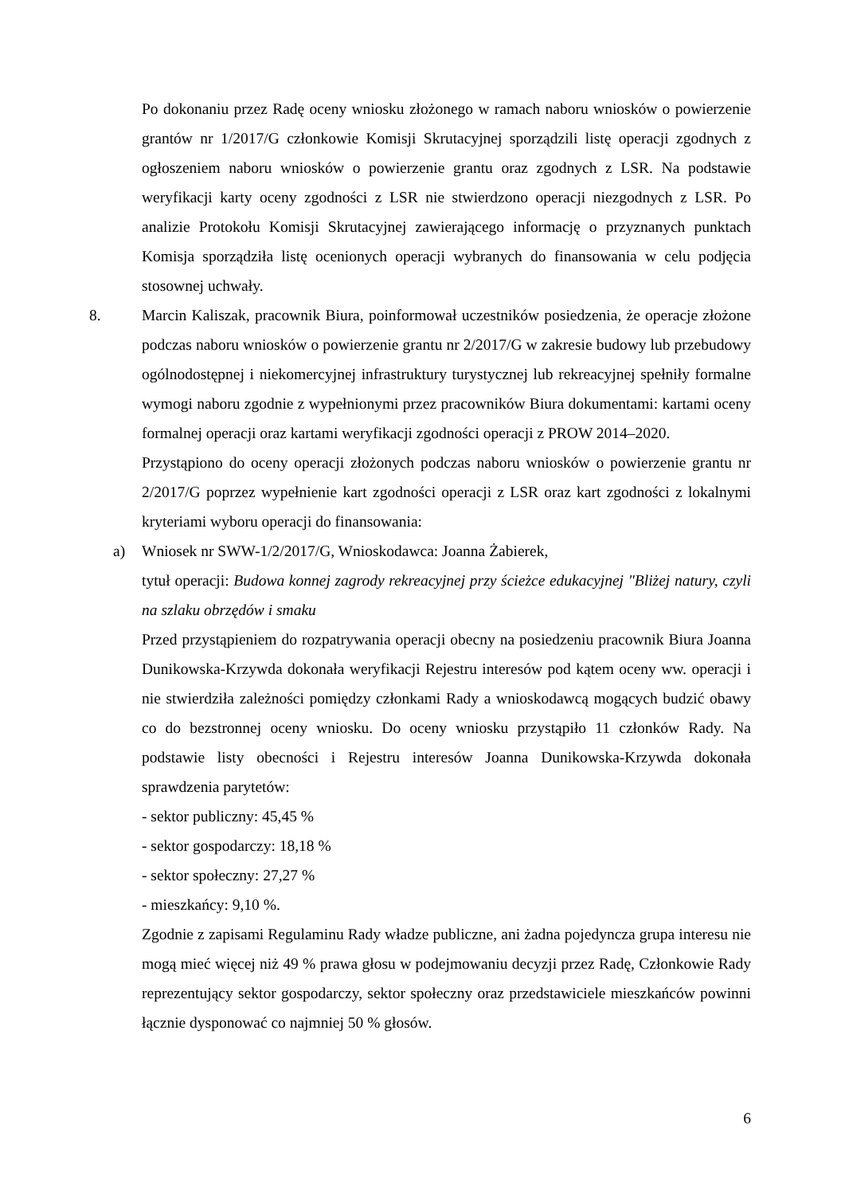Po dokonaniu przez Radę oceny wniosku złożonego w ramach naboru wniosków o powierzenie grantów nr 1/2017/G członkowie Komisji Skrutacyjnej sporządzili listę operacji zgodnych z ogłoszeniem naboru wniosków o powierzenie grantu oraz zgodnych z LSR. Na podstawie weryfikacji karty oceny zgodności z LSR nie stwierdzono operacji niezgodnych z LSR. Po analizie Protokołu Komisji Skrutacyjnej zawierającego informację o przyznanych punktach Komisja sporządziła listę ocenionych operacji wybranych do finansowania w celu podjęcia stosownej uchwały.
8. Marcin Kaliszak, pracownik Biura, poinformował uczestników posiedzenia, że operacje złożone podczas naboru wniosków o powierzenie grantu nr 2/2017/G w zakresie budowy lub przebudowy ogólnodostępnej i niekomercyjnej infrastruktury turystycznej lub rekreacyjnej spełniły formalne wymogi naboru zgodnie z wypełnionymi przez pracowników Biura dokumentami: kartami oceny formalnej operacji oraz kartami weryfikacji zgodności operacji z PROW 2014–2020.
Przystąpiono do oceny operacji złożonych podczas naboru wniosków o powierzenie grantu nr 2/2017/G poprzez wypełnienie kart zgodności operacji z LSR oraz kart zgodności z lokalnymi kryteriami wyboru operacji do finansowania:
a) Wniosek nr SWW-1/2/2017/G, Wnioskodawca: Joanna Żabierek,
tytuł operacji: Budowa konnej zagrody rekreacyjnej przy ścieżce edukacyjnej "Bliżej natury, czyli na szlaku obrzędów i smaku
Przed przystąpieniem do rozpatrywania operacji obecny na posiedzeniu pracownik Biura Joanna Dunikowska-Krzywda dokonała weryfikacji Rejestru interesów pod kątem oceny ww. operacji i nie stwierdziła zależności pomiędzy członkami Rady a wnioskodawcą mogących budzić obawy co do bezstronnej oceny wniosku. Do oceny wniosku przystąpiło 11 członków Rady. Na podstawie listy obecności i Rejestru interesów Joanna Dunikowska-Krzywda dokonała sprawdzenia parytetów:
- sektor publiczny: 45,45 %
- sektor gospodarczy: 18,18 %
- sektor społeczny: 27,27 %
- mieszkańcy: 9,10 %.
Zgodnie z zapisami Regulaminu Rady władze publiczne, ani żadna pojedyncza grupa interesu nie mogą mieć więcej niż 49 % prawa głosu w podejmowaniu decyzji przez Radę, Członkowie Rady reprezentujący sektor gospodarczy, sektor społeczny oraz przedstawiciele mieszkańców powinni łącznie dysponować co najmniej 50 % głosów.
6